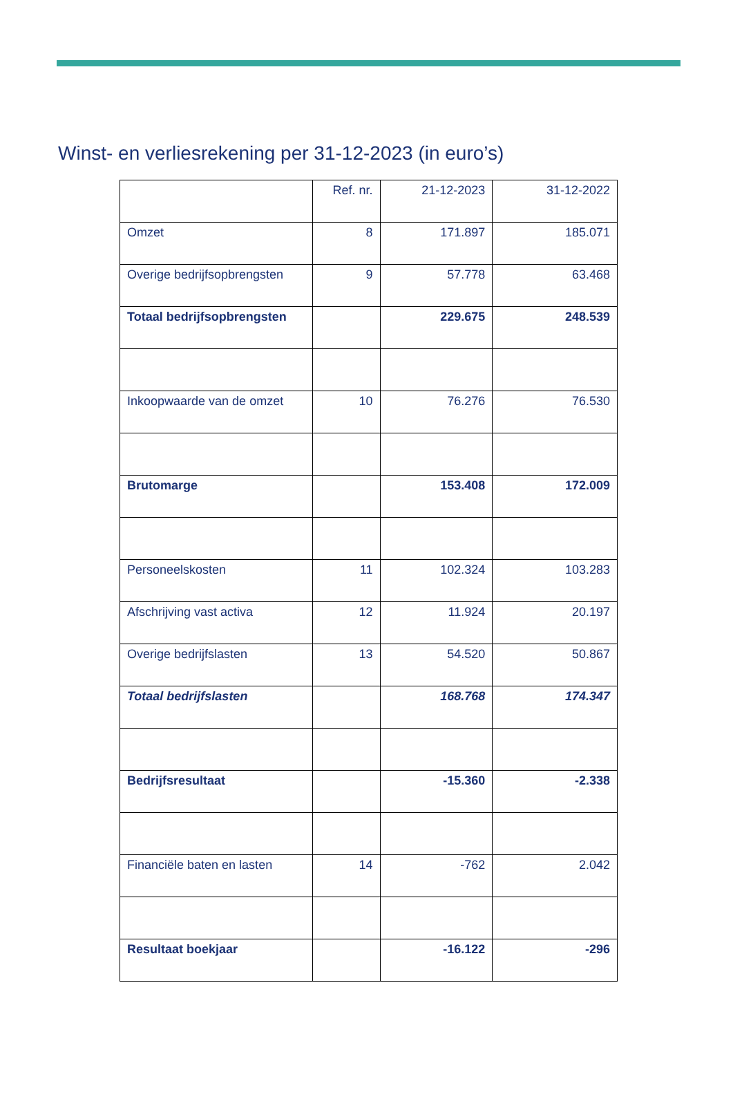Winst- en verliesrekening per 31-12-2023 (in euro’s)
| | Ref. nr. | 21-12-2023 | 31-12-2022 |
| Omzet | 8 | 171.897 | 185.071 |
| Overige bedrijfsopbrengsten | 9 | 57.778 | 63.468 |
| Totaal bedrijfsopbrengsten | | 229.675 | 248.539 |
| Inkoopwaarde van de omzet | 10 | 76.276 | 76.530 |
| Brutomarge | | 153.408 | 172.009 |
| Personeelskosten | 11 | 102.324 | 103.283 |
| Afschrijving vast activa | 12 | 11.924 | 20.197 |
| Overige bedrijfslasten | 13 | 54.520 | 50.867 |
| Totaal bedrijfslasten | | 168.768 | 174.347 |
| Bedrijfsresultaat | | -15.360 | -2.338 |
| Financiële baten en lasten | 14 | -762 | 2.042 |
| Resultaat boekjaar | | -16.122 | -296 |